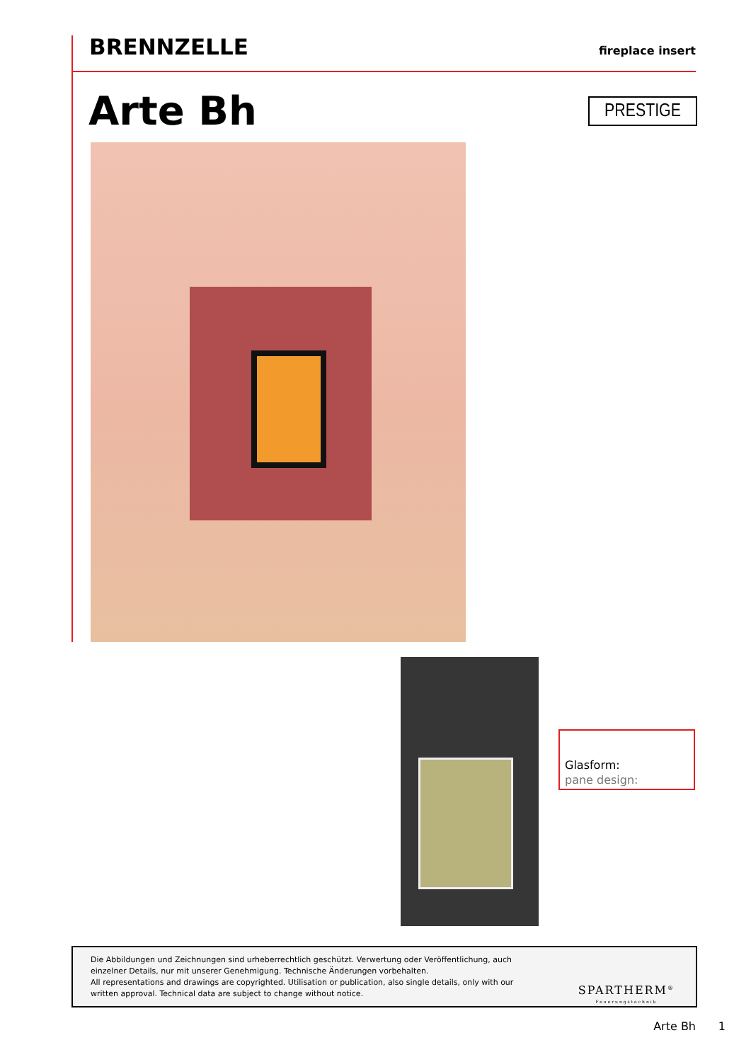BRENNZELLE fireplace insert
Arte Bh PRESTIGE
Glasform:
pane design:
Die Abbildungen und Zeichnungen sind urheberrechtlich geschützt. Verwertung oder Veröffentlichung, auch einzelner Details, nur mit unserer Genehmigung. Technische Änderungen vorbehalten.
All representations and drawings are copyrighted. Utilisation or publication, also single details, only with our written approval. Technical data are subject to change without notice.
SPARTHERM<sup>®</sup>
Feuerungstechnik
Arte Bh 1